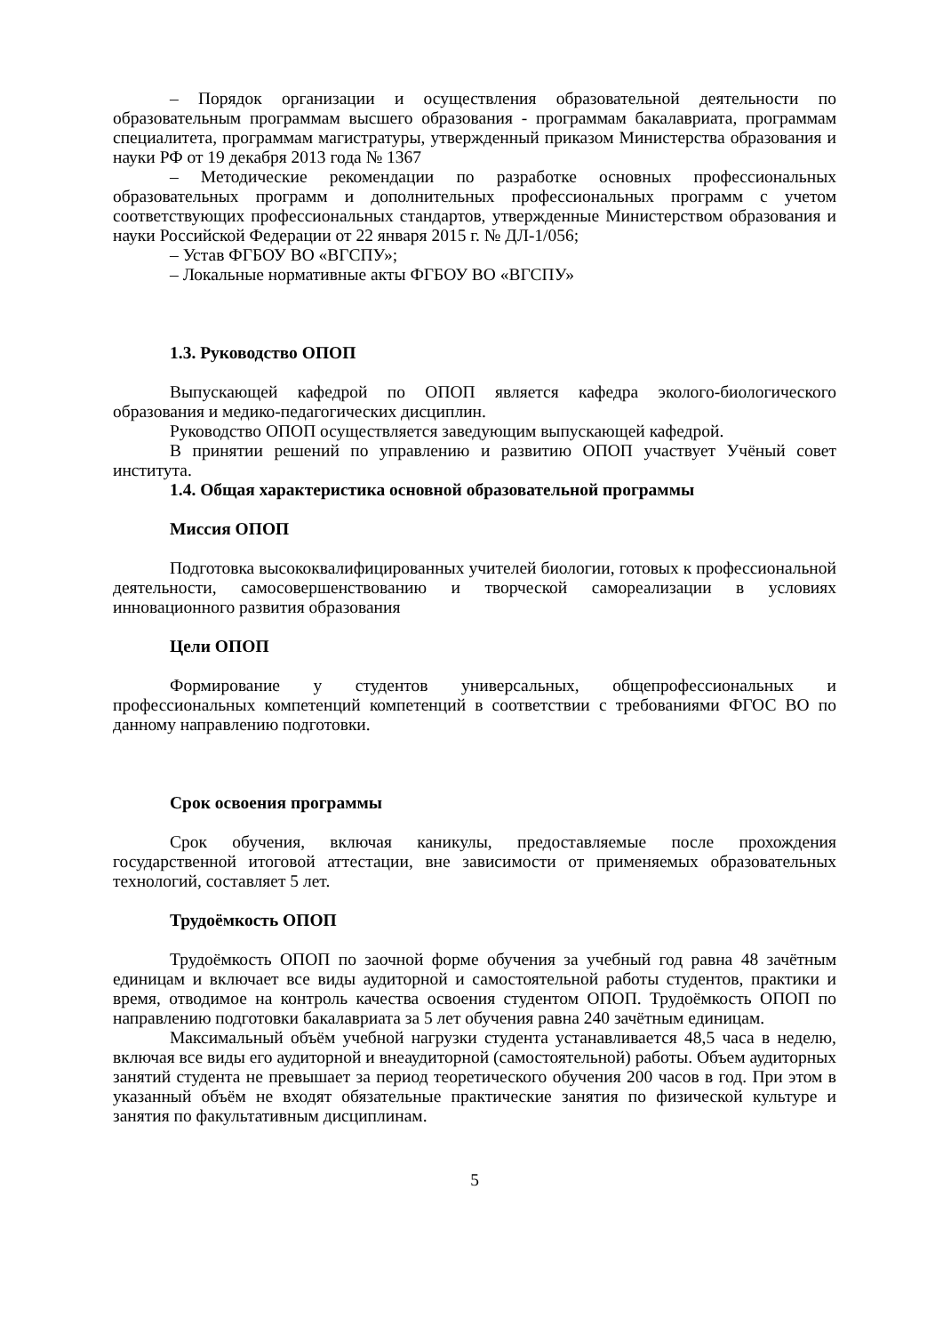– Порядок организации и осуществления образовательной деятельности по образовательным программам высшего образования - программам бакалавриата, программам специалитета, программам магистратуры, утвержденный приказом Министерства образования и науки РФ от 19 декабря 2013 года № 1367
– Методические рекомендации по разработке основных профессиональных образовательных программ и дополнительных профессиональных программ с учетом соответствующих профессиональных стандартов, утвержденные Министерством образования и науки Российской Федерации от 22 января 2015 г. № ДЛ-1/056;
– Устав ФГБОУ ВО «ВГСПУ»;
– Локальные нормативные акты ФГБОУ ВО «ВГСПУ»
1.3. Руководство ОПОП
Выпускающей кафедрой по ОПОП является кафедра эколого-биологического образования и медико-педагогических дисциплин.
Руководство ОПОП осуществляется заведующим выпускающей кафедрой.
В принятии решений по управлению и развитию ОПОП участвует Учёный совет института.
1.4. Общая характеристика основной образовательной программы
Миссия ОПОП
Подготовка высококвалифицированных учителей биологии, готовых к профессиональной деятельности, самосовершенствованию и творческой самореализации в условиях инновационного развития образования
Цели ОПОП
Формирование у студентов универсальных, общепрофессиональных и профессиональных компетенций компетенций в соответствии с требованиями ФГОС ВО по данному направлению подготовки.
Срок освоения программы
Срок обучения, включая каникулы, предоставляемые после прохождения государственной итоговой аттестации, вне зависимости от применяемых образовательных технологий, составляет 5 лет.
Трудоёмкость ОПОП
Трудоёмкость ОПОП по заочной форме обучения за учебный год равна 48 зачётным единицам и включает все виды аудиторной и самостоятельной работы студентов, практики и время, отводимое на контроль качества освоения студентом ОПОП. Трудоёмкость ОПОП по направлению подготовки бакалавриата за 5 лет обучения равна 240 зачётным единицам.
Максимальный объём учебной нагрузки студента устанавливается 48,5 часа в неделю, включая все виды его аудиторной и внеаудиторной (самостоятельной) работы. Объем аудиторных занятий студента не превышает за период теоретического обучения 200 часов в год. При этом в указанный объём не входят обязательные практические занятия по физической культуре и занятия по факультативным дисциплинам.
5